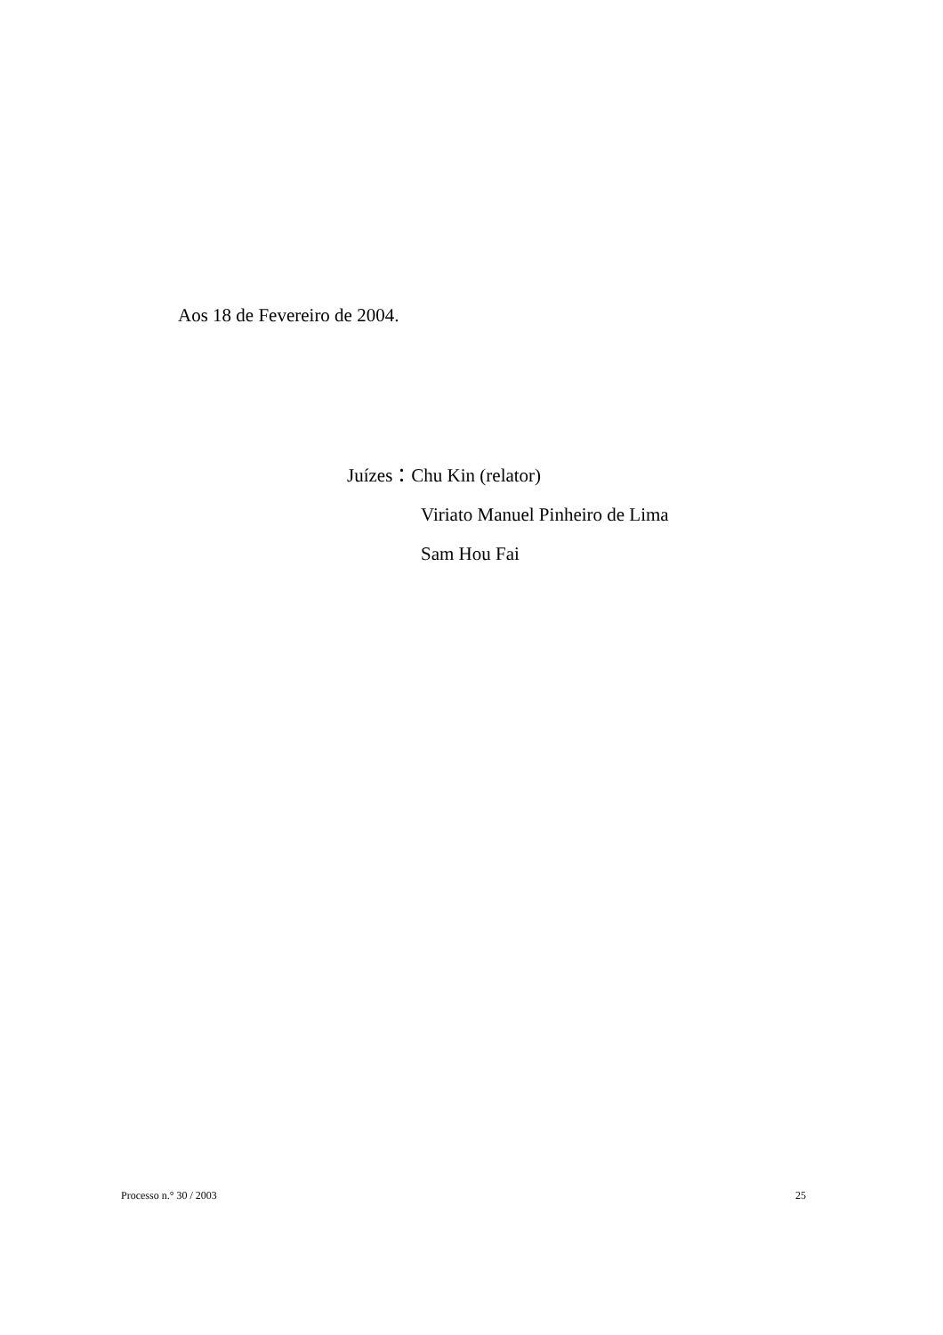Aos 18 de Fevereiro de 2004.
Juízes：Chu Kin (relator)
Viriato Manuel Pinheiro de Lima
Sam Hou Fai
Processo n.° 30 / 2003 25